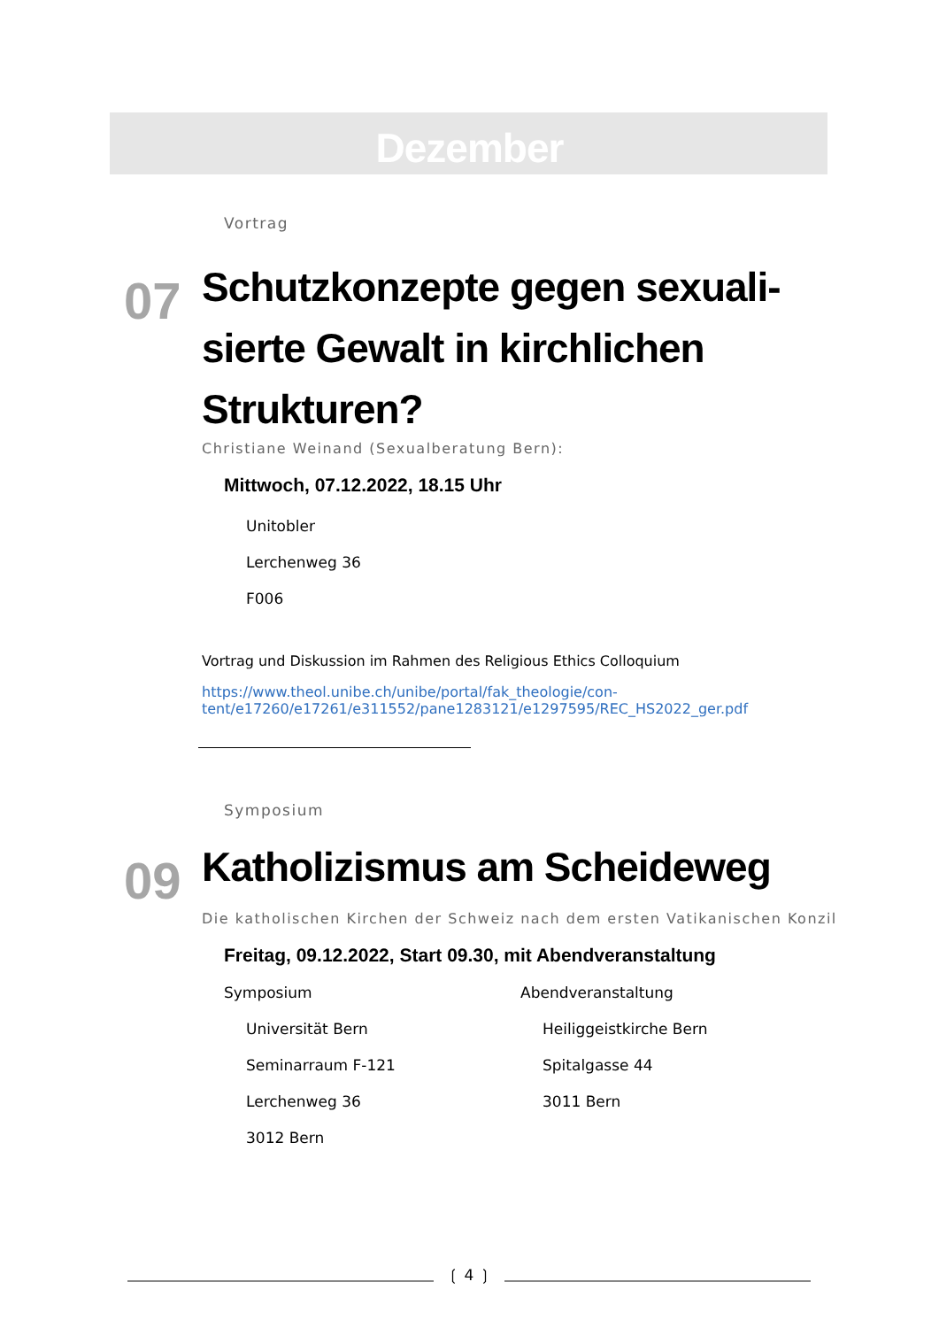Dezember
Vortrag
07
Schutzkonzepte gegen sexuali-
sierte Gewalt in kirchlichen
Strukturen?
Christiane Weinand (Sexualberatung Bern):
Mittwoch, 07.12.2022, 18.15 Uhr
Unitobler
Lerchenweg 36
F006
Vortrag und Diskussion im Rahmen des Religious Ethics Colloquium
https://www.theol.unibe.ch/unibe/portal/fak_theologie/con-
tent/e17260/e17261/e311552/pane1283121/e1297595/REC_HS2022_ger.pdf
Symposium
09
Katholizismus am Scheideweg
Die katholischen Kirchen der Schweiz nach dem ersten Vatikanischen Konzil
Freitag, 09.12.2022, Start 09.30, mit Abendveranstaltung
Symposium
Universität Bern
Seminarraum F-121
Lerchenweg 36
3012 Bern
Abendveranstaltung
Heiliggeistkirche Bern
Spitalgasse 44
3011 Bern
❲ 4 ❳